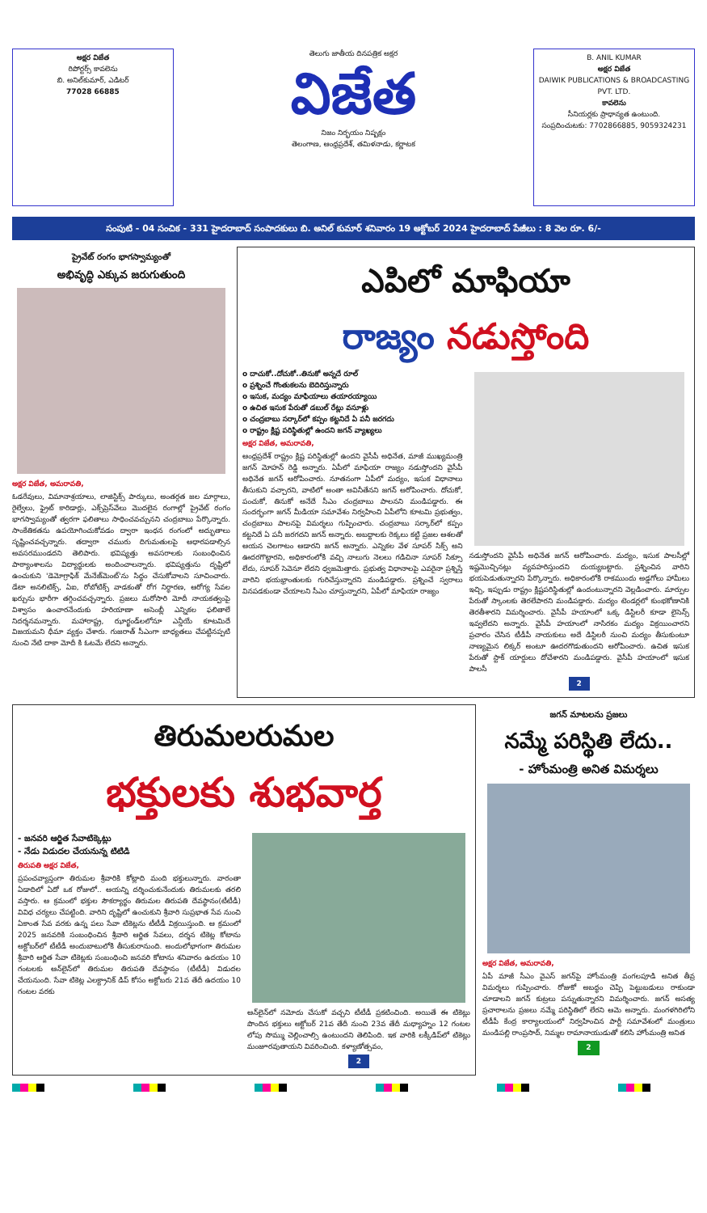అక్షర విజేత
రిపోర్టర్స్ కావలెను
బి. అనిల్‌కుమార్, ఎడిటర్
77028 66885
తెలుగు జాతీయ దినపత్రిక అక్షర
విజేత
నిజం నిర్భయం నిష్పక్షం
తెలంగాణ, ఆంధ్రప్రదేశ్, తమిళనాడు, కర్ణాటక
B. ANIL KUMAR
అక్షర విజేత
DAIWIK PUBLICATIONS & BROADCASTING PVT. LTD.
కావలెను
సీనియర్లకు ప్రాధాన్యత ఉంటుంది.
సంప్రదించుటకు: 7702866885, 9059324231
సంపుటి - 04 సంచిక - 331 హైదరాబాద్ సంపాదకులు బి. అనిల్ కుమార్ శనివారం 19 అక్టోబర్ 2024 హైదరాబాద్ పేజీలు : 8 వెల రూ. 6/-
ప్రైవేట్ రంగం భాగస్వామ్యంతో
అభివృద్ధి ఎక్కువ జరుగుతుంది
అక్షర విజేత, అమరావతి,
ఓడరేవులు, విమానాశ్రయాలు, లాజిస్టిక్స్ పార్కులు, అంతర్గత జల మార్గాలు, రైల్వేలు, ఫ్రైట్ కారిడార్లు, ఎక్స్‌ప్రెస్‌వేలు మొదలైన రంగాల్లో ప్రైవేట్ రంగం భాగస్వామ్యంతో త్వరగా ఫలితాలు సాధించవచ్చునని చంద్రబాబు పేర్కొన్నారు. సాంకేతికతను ఉపయోగించుకోవడం ద్వారా ఇంధన రంగంలో అద్భుతాలు సృష్టించవచ్చన్నారు. తద్వారా చమురు దిగుమతులపై ఆధారపడాల్సిన అవసరముండదని తెలిపారు. భవిష్యత్తు అవసరాలకు సంబంధించిన పాఠ్యాంశాలను విద్యార్థులకు అందించాలన్నారు. భవిష్యత్తును దృష్టిలో ఉంచుకుని 'డెమోగ్రాఫిక్ మేనేజ్‌మెంట్'ను సిద్ధం చేసుకోవాలని సూచించారు. డేటా అనలిటిక్స్, ఏఐ, రోబోటిక్స్ వాడకంతో రోగ నిర్ధారణ, ఆరోగ్య సేవల ఖర్చును భారీగా తగ్గించవచ్చన్నారు. ప్రజలు మరోసారి మోదీ నాయకత్వంపై విశ్వాసం ఉంచారనేందుకు హరియాణా అసెంబ్లీ ఎన్నికల ఫలితాలే నిదర్శనమన్నారు. మహారాష్ట్ర, ఝార్ఖండ్‌లలోనూ ఎన్డీయే కూటమిదే విజయమని ధీమా వ్యక్తం చేశారు. గుజరాత్ సీఎంగా బాధ్యతలు చేపట్టినప్పటి నుంచి నేటి దాకా మోదీ కి ఓటమే లేదని అన్నారు.
ఎపిలో మాఫియా
రాజ్యం నడుస్తోంది
o దాచుకో..దోచుకో..తినుకో అన్నదే రూల్
o ప్రశ్నించే గొంతుకలను బెదిరిస్తున్నారు
o ఇసుక, మద్యం మాఫియాలు తయారయ్యాయి
o ఉచిత ఇసుక పేరుతో డబుల్ రేట్లు వసూళ్లు
o చంద్రబాబు సర్కార్‌లో కప్పం కట్టనిదే ఏ పనీ జరగదు
o రాష్ట్రం క్లిష్ట పరిస్థితుల్లో ఉందని జగన్ వ్యాఖ్యలు
అక్షర విజేత, అమరావతి,
ఆంధ్రప్రదేశ్ రాష్ట్రం క్లిష్ట పరిస్థితుల్లో ఉందని వైసీపీ అధినేత, మాజీ ముఖ్యమంత్రి జగన్ మోహన్ రెడ్డి అన్నారు. ఏపీలో మాఫియా రాజ్యం నడుస్తోందని వైసీపీ అధినేత జగన్ ఆరోపించారు. నూతనంగా ఏపీలో మద్యం, ఇసుక విధానాలు తీసుకుని వచ్చారని, వాటిలో అంతా అవినీతేనని జగన్ ఆరోపించారు. దోచుకో, పంచుకో, తినుకో అనేదే సీఎం చంద్రబాబు పాలనని మండిపడ్డారు. ఈ సందర్భంగా జగన్ మీడియా సమావేశం నిర్వహించి ఏపీలోని కూటమి ప్రభుత్వం, చంద్రబాబు పాలనపై విమర్శలు గుప్పించారు. చంద్రబాబు సర్కార్‌లో కప్పం కట్టనిదే ఏ పనీ జరగదని జగన్ అన్నారు. అబద్దాలకు రెక్కలు కట్టి ప్రజల ఆశలతో ఆయన చెలగాటం ఆడారని జగన్ అన్నారు. ఎన్నికల వేళ సూపర్ సిక్స్ అని ఊదరగొట్టారని, అధికారంలోకి వచ్చి నాలుగు నెలలు గడిచినా సూపర్ సిక్సూ లేదు, సూపర్ సెవెనూ లేదని ధ్వజమెత్తారు. ప్రభుత్వ విధానాలపై ఎవరైనా ప్రశ్నిస్తే వారిని భయభ్రాంతులకు గురిచేస్తున్నారని మండిపడ్డారు. ప్రశ్నించే స్వరాలు వినపడకుండా చేయాలని సీఎం చూస్తున్నారని, ఏపీలో మాఫియా రాజ్యం
నడుస్తోందని వైసీపీ అధినేత జగన్ ఆరోపించారు. మద్యం, ఇసుక పాలసీల్లో ఇష్టమొచ్చినట్లు వ్యవహరిస్తుందని దుయ్యబట్టారు. ప్రశ్నించిన వారిని భయపెడుతున్నారని పేర్కొన్నారు. అధికారంలోకి రాకముందు అడ్డగోలు హామీలు ఇచ్చి, ఇప్పుడు రాష్ట్రం క్లిష్టపరిస్థితుల్లో ఉందంటున్నారని వెల్లడించారు. మార్పుల పేరుతో స్కాంలకు తెరలేపారని మండిపడ్డారు. మద్యం టెండర్లలో కుంభకోణానికి తెరతీశారని విమర్శించారు. వైసీపీ హయాంలో ఒక్క డిస్టిలరీ కూడా లైసెన్స్ ఇవ్వలేదని అన్నారు. వైసీపీ హయాంలో నాసిరకం మద్యం విక్రయించారని ప్రచారం చేసిన టీడీపీ నాయకులు అదే డిస్టిలరీ నుంచి మద్యం తీసుకుంటూ నాణ్యమైన లిక్కర్ అంటూ ఊదరగొడుతుందని ఆరోపించారు. ఉచిత ఇసుక పేరుతో స్టాక్ యార్డులు దోచేశారని మండిపడ్డారు. వైసీపీ హయాంలో ఇసుక పాలసీ
2
తిరుమలరుమల
భక్తులకు శుభవార్త
- జనవరి ఆర్జిత సేవాటిక్కెట్లు
- నేడు విడుదల చేయనున్న టిటిడి
తిరుపతి అక్షర విజేత,
ప్రపంచవ్యాప్తంగా తిరుమల శ్రీవారికి కోట్లాది మంది భక్తులున్నారు. వారంతా ఏడాదిలో ఏదో ఒక రోజులో.. ఆయన్ని దర్శించుకునేందుకు తిరుమలకు తరలి వస్తారు. ఆ క్రమంలో భక్తుల సౌకర్యార్థం తిరుమల తిరుపతి దేవస్థానం(టీటీడీ) వివిధ చర్యలు చేపట్టింది. వారిని దృష్టిలో ఉంచుకుని శ్రీవారి సుప్రభాత సేవ నుంచి ఏకాంత సేవ వరకు ఉన్న పలు సేవా టికెట్లను టీటీడీ విక్రయిస్తుంది. ఆ క్రమంలో 2025 జనవరికి సంబంధించిన శ్రీవారి ఆర్జిత సేవలు, దర్శన టికెట్ల కోటాను అక్టోబర్‌లో టీటీడీ అందుబాటులోకి తీసుకురానుంది. అందులోభాగంగా తిరుమల శ్రీవారి ఆర్జిత సేవా టికెట్లకు సంబంధించి జనవరి కోటాను శనివారం ఉదయం 10 గంటలకు ఆన్‌లైన్‌లో తిరుమల తిరుపతి దేవస్థానం (టీటీడీ) విడుదల చేయనుంది. సేవా టికెట్ల ఎలక్ట్రానిక్ డిప్ కోసం అక్టోబరు 21వ తేదీ ఉదయం 10 గంటల వరకు
ఆన్‌లైన్‌లో నమోదు చేసుకో వచ్చని టీటీడీ ప్రకటించింది. అయితే ఈ టికెట్లు పొందిన భక్తులు అక్టోబర్ 21వ తేదీ నుంచి 23వ తేదీ మధ్యాహ్నం 12 గంటల లోపు సొమ్ము చెల్లించాల్సి ఉంటుందని తెలిపింది. ఇక వారికి లక్కీడిప్‌లో టికెట్లు మంజూరవుతాయని వివరించింది. కళ్యాణోత్సవం,
2
జగన్ మాటలను ప్రజలు
నమ్మే పరిస్థితి లేదు..
- హోంమంత్రి అనిత విమర్శలు
అక్షర విజేత, అమరావతి,
ఏపీ మాజీ సీఎం వైఎస్ జగన్‌పై హోంమంత్రి వంగలపూడి అనిత తీవ్ర విమర్శలు గుప్పించారు. రోజుకో అబద్ధం చెప్పి పెట్టుబడులు రాకుండా చూడాలని జగన్ కుట్రలు పన్నుతున్నారని విమర్శించారు. జగన్ అసత్య ప్రచారాలను ప్రజలు నమ్మే పరిస్థితిలో లేరని ఆమె అన్నారు. మంగళగిరిలోని టీడీపీ కేంద్ర కార్యాలయంలో నిర్వహించిన పార్టీ సమావేశంలో మంత్రులు మండిపల్లి రాంప్రసాద్, నిమ్మల రామానాయుడుతో కలిసి హోంమంత్రి అనిత
2